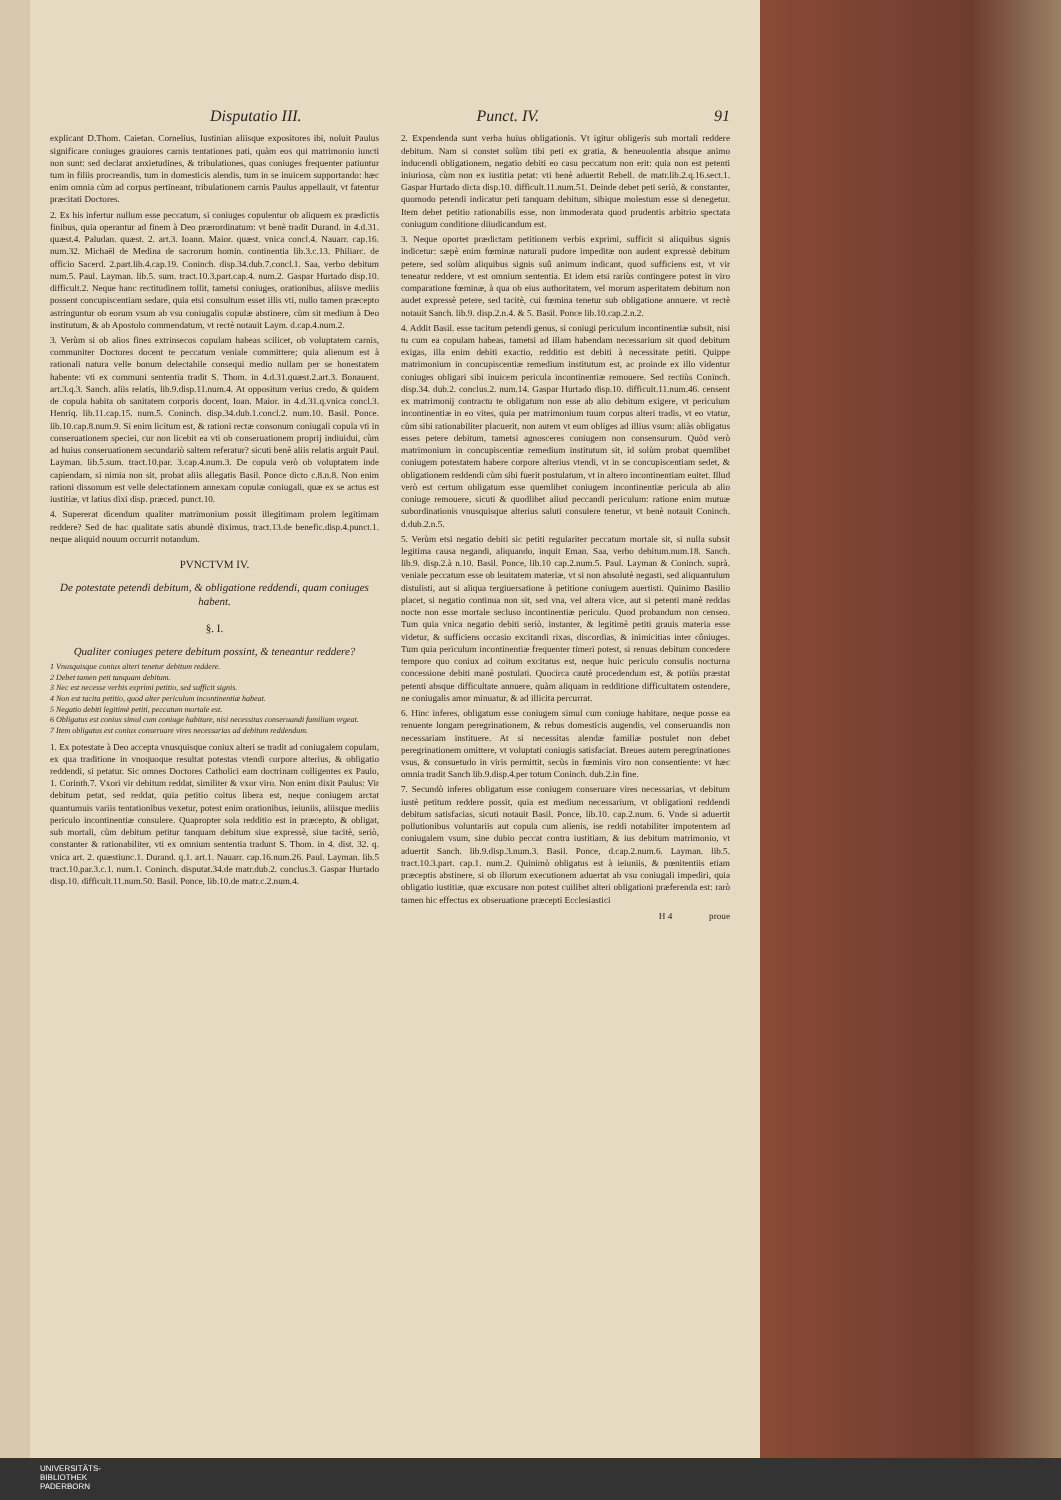Disputatio III. Punct. IV. 91
explicant D.Thom. Caietan. Cornelius, Iustinian aliisque expositores ibi, noluit Paulus significare coniuges grauiores carnis tentationes pati, quàm eos qui matrimonio iuncti non sunt: sed declarat anxietudines, & tribulationes, quas coniuges frequenter patiuntur tum in filiis procreandis, tum in domesticis alendis, tum in se inuicem supportando: hæc enim omnia cùm ad corpus pertineant, tribulationem carnis Paulus appellauit, vt fatentur præcitati Doctores.
2. Ex his infertur nullum esse peccatum, si coniuges copulentur ob aliquem ex prædictis finibus, quia operantur ad finem à Deo prærordinatum: vt benè tradit Durand. in 4.d.31. quæst.4. Paludan. quæst. 2. art.3. Ioann. Maior. quæst. vnica concl.4. Nauarr. cap.16. num.32. Michaël de Medina de sacrorum homin. continentia lib.3.c.13. Philiarc. de officio Sacerd. 2.part.lib.4.cap.19. Coninch. disp.34.dub.7.concl.1. Saa, verbo debitum num.5. Paul. Layman. lib.5. sum. tract.10.3.part.cap.4. num.2. Gaspar Hurtado disp.10. difficult.2. Neque hanc rectitudinem tollit, tametsi coniuges, orationibus, aliisve mediis possent concupiscentiam sedare, quia etsi consultum esset illis vti, nullo tamen præcepto astringuntur ob eorum vsum ab vsu coniugalis copulæ abstinere, cùm sit medium à Deo institutum, & ab Apostolo commendatum, vt rectè notauit Laym. d.cap.4.num.2.
3. Verùm si ob alios fines extrinsecos copulam habeas scilicet, ob voluptatem carnis, communiter Doctores docent te peccatum veniale committere; quia alienum est à rationali natura velle bonum delectabile consequi medio nullam per se honestatem habente: vti ex communi sententia tradit S. Thom. in 4.d.31.quæst.2.art.3. Bonauent. art.3.q.3. Sanch. aliis relatis, lib.9.disp.11.num.4. At oppositum verius credo, & quidem de copula habita ob sanitatem corporis docent, Ioan. Maior. in 4.d.31.q.vnica concl.3. Henriq. lib.11.cap.15. num.5. Coninch. disp.34.dub.1.concl.2. num.10. Basil. Ponce. lib.10.cap.8.num.9. Si enim licitum est, & rationi rectæ consonum coniugali copula vti in conseruationem speciei, cur non licebit ea vti ob conseruationem proprij indiuidui, cùm ad huius conseruationem secundariò saltem referatur? sicuti benè aliis relatis arguit Paul. Layman. lib.5.sum. tract.10.par. 3.cap.4.num.3. De copula verò ob voluptatem inde capiendam, si nimia non sit, probat aliis allegatis Basil. Ponce dicto c.8.n.8. Non enim rationi dissonum est velle delectationem annexam copulæ coniugali, quæ ex se actus est iustitiæ, vt latius dixi disp. præced. punct.10.
4. Supererat dicendum qualiter matrimonium possit illegitimam prolem legitimam reddere? Sed de hac qualitate satis abundè diximus, tract.13.de benefic.disp.4.punct.1. neque aliquid nouum occurrit notandum.
PVNCTVM IV.
De potestate petendi debitum, & obligatione reddendi, quam coniuges habent.
§. I.
Qualiter coniuges petere debitum possint, & teneantur reddere?
1 Vnusquisque coniux alteri tenetur debitum reddere.
2 Debet tamen peti tanquam debitum.
3 Nec est necesse verbis exprimi petitio, sed sufficit signis.
4 Non est tacita petitio, quod alter periculum incontinentiæ habeat.
5 Negatio debiti legitimè petiti, peccatum mortale est.
6 Obligatus est coniux simul cum coniuge habitare, nisi necessitas conseruandi familiam vrgeat.
7 Item obligatus est coniux conseruare vires necessarias ad debitum reddendum.
1. Ex potestate à Deo accepta vnusquisque coniux alteri se tradit ad coniugalem copulam, ex qua traditione in vnoquoque resultat potestas vtendi corpore alterius, & obligatio reddendi, si petatur. Sic omnes Doctores Catholici eam doctrinam colligentes ex Paulo, 1. Corinth.7. Vxori vir debitum reddat, similiter & vxor viro. Non enim dixit Paulus: Vir debitum petat, sed reddat, quia petitio coitus libera est, neque coniugem arctat quantumuis variis tentationibus vexetur, potest enim orationibus, ieiuniis, aliisque mediis periculo incontinentiæ consulere. Quapropter sola redditio est in præcepto, & obligat, sub mortali, cùm debitum petitur tanquam debitum siue expressè, siue tacitè, seriò, constanter & rationabiliter, vti ex omnium sententia tradunt S. Thom. in 4. dist. 32. q. vnica art. 2. quæstiunc.1. Durand. q.1. art.1. Nauarr. cap.16.num.26. Paul. Layman. lib.5 tract.10.par.3.c.1. num.1. Coninch. disputat.34.de matr.dub.2. conclus.3. Gaspar Hurtado disp.10. difficult.11.num.50. Basil. Ponce, lib.10.de matr.c.2.num.4.
2. Expendenda sunt verba huius obligationis. Vt igitur obligeris sub mortali reddere debitum. Nam si constet solùm tibi peti ex gratia, & beneuolentia absque animo inducendi obligationem, negatio debiti eo casu peccatum non erit: quia non est petenti iniuriosa, cùm non ex iustitia petat: vti benè aduertit Rebell. de matr.lib.2.q.16.sect.1. Gaspar Hurtado dicta disp.10. difficult.11.num.51. Deinde debet peti seriò, & constanter, quomodo petendi indicatur peti tanquam debitum, sibique molestum esse si denegetur. Item debet petitio rationabilis esse, non immoderata quod prudentis arbitrio spectata coniugum conditione diiudicandum est.
3. Neque oportet prædictam petitionem verbis exprimi, sufficit si aliquibus signis indicetur: sæpè enim fœminæ naturali pudore impeditæ non audent expressè debitum petere, sed solùm aliquibus signis suû animum indicant, quod sufficiens est, vt vir teneatur reddere, vt est omnium sententia. Et idem etsi rariùs contingere potest in viro comparatione fœminæ, à qua ob eius authoritatem, vel morum asperitatem debitum non audet expressè petere, sed tacitè, cui fœmina tenetur sub obligatione annuere. vt rectè notauit Sanch. lib.9. disp.2.n.4. & 5. Basil. Ponce lib.10.cap.2.n.2.
4. Addit Basil. esse tacitum petendi genus, si coniugi periculum incontinentiæ subsit, nisi tu cum ea copulam habeas, tametsi ad illam habendam necessarium sit quod debitum exigas, illa enim debiti exactio, redditio est debiti à necessitate petiti. Quippe matrimonium in concupiscentiæ remedium institutum est, ac proinde ex illo videntur coniuges obligari sibi inuicem pericula incontinentiæ remouere. Sed rectiùs Coninch. disp.34. dub.2. conclus.2. num.14. Gaspar Hurtado disp.10. difficult.11.num.46. censent ex matrimonij contractu te obligatum non esse ab alio debitum exigere, vt periculum incontinentiæ in eo vites, quia per matrimonium tuum corpus alteri tradis, vt eo vtatur, cùm sibi rationabiliter placuerit, non autem vt eum obliges ad illius vsum: aliàs obligatus esses petere debitum, tametsi agnosceres coniugem non consensurum. Quòd verò matrimonium in concupiscentiæ remedium institutum sit, id solùm probat quemlibet coniugem potestatem habere corpore alterius vtendi, vt in se concupiscentiam sedet, & obligationem reddendi cùm sibi fuerit postulatum, vt in altero incontinentiam euitet. Illud verò est certum obligatum esse quemlibet coniugem incontinentiæ pericula ab alio coniuge remouere, sicuti & quodlibet aliud peccandi periculum: ratione enim mutuæ subordinationis vnusquisque alterius saluti consulere tenetur, vt benè notauit Coninch. d.dub.2.n.5.
5. Verùm etsi negatio debiti sic petiti regulariter peccatum mortale sit, si nulla subsit legitima causa negandi, aliquando, inquit Eman. Saa, verbo debitum.num.18. Sanch. lib.9. disp.2.à n.10. Basil. Ponce, lib.10 cap.2.num.5. Paul. Layman & Coninch. suprà. veniale peccatum esse ob leuitatem materiæ, vt si non absolutè negasti, sed aliquantulum distulisti, aut si aliqua tergiuersatione à petitione coniugem auertisti. Quinimo Basilio placet, si negatio continua non sit, sed vna, vel altera vice, aut si petenti manè reddas nocte non esse mortale secluso incontinentiæ periculo. Quod probandum non censeo. Tum quia vnica negatio debiti seriò, instanter, & legitimè petiti grauis materia esse videtur, & sufficiens occasio excitandi rixas, discordias, & inimicitias inter côniuges. Tum quia periculum incontinentiæ frequenter timeri potest, si renuas debitum concedere tempore quo coniux ad coitum excitatus est, neque huic periculo consulis nocturna concessione debiti manè postulati. Quocirca cautè procedendum est, & potiùs præstat petenti absque difficultate annuere, quàm aliquam in redditione difficultatem ostendere, ne coniugalis amor minuatur, & ad illicita percurrat.
6. Hinc inferes, obligatum esse coniugem simul cum coniuge habitare, neque posse ea renuente longam peregrinationem, & rebus domesticis augendis, vel conseruandis non necessariam instituere. At si necessitas alendæ familiæ postulet non debet peregrinationem omittere, vt voluptati coniugis satisfaciat. Breues autem peregrinationes vsus, & consuetudo in viris permittit, secùs in fœminis viro non consentiente: vt hæc omnia tradit Sanch lib.9.disp.4.per totum Coninch. dub.2.in fine.
7. Secundò inferes obligatum esse coniugem conseruare vires necessarias, vt debitum iustè petitum reddere possit, quia est medium necessarium, vt obligationi reddendi debitum satisfacias, sicuti notauit Basil. Ponce, lib.10. cap.2.num. 6. Vnde si aduertit pollutionibus voluntariis aut copula cum alienis, ise reddi notabiliter impotentem ad coniugalem vsum, sine dubio peccat contra iustitiam, & ius debitum matrimonio, vt aduertit Sanch. lib.9.disp.3.num.3. Basil. Ponce, d.cap.2.num.6. Layman. lib.5. tract.10.3.part. cap.1. num.2. Quinimò obligatus est à ieiuniis, & pœnitentiis etiam præceptis abstinere, si ob illorum executionem aduertat ab vsu coniugali impediri, quia obligatio iustitiæ, quæ excusare non potest cuilibet alteri obligationi præferenda est: rarò tamen hic effectus ex obseruatione præcepti Ecclesiastici
H 4 proue
UNIVERSITÄTS-
BIBLIOTHEK
PADERBORN